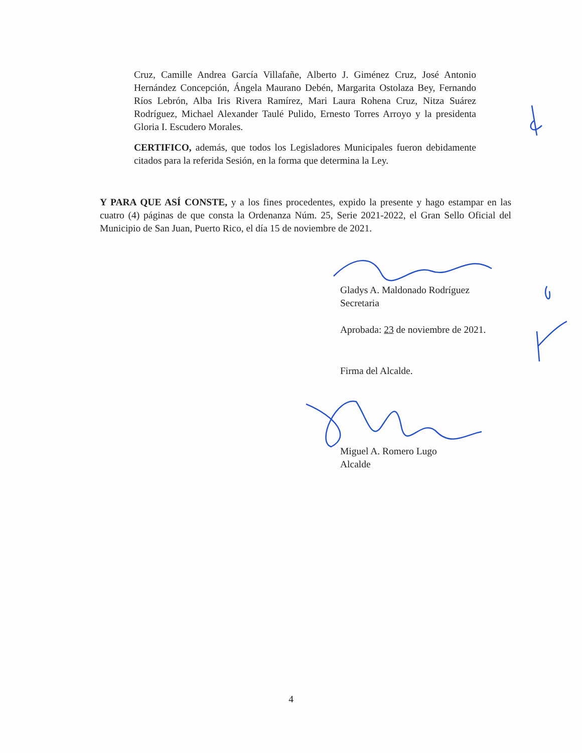Cruz, Camille Andrea García Villafañe, Alberto J. Giménez Cruz, José Antonio Hernández Concepción, Ángela Maurano Debén, Margarita Ostolaza Bey, Fernando Ríos Lebrón, Alba Iris Rivera Ramírez, Mari Laura Rohena Cruz, Nitza Suárez Rodríguez, Michael Alexander Taulé Pulido, Ernesto Torres Arroyo y la presidenta Gloria I. Escudero Morales.
CERTIFICO, además, que todos los Legisladores Municipales fueron debidamente citados para la referida Sesión, en la forma que determina la Ley.
Y PARA QUE ASÍ CONSTE, y a los fines procedentes, expido la presente y hago estampar en las cuatro (4) páginas de que consta la Ordenanza Núm. 25, Serie 2021-2022, el Gran Sello Oficial del Municipio de San Juan, Puerto Rico, el día 15 de noviembre de 2021.
Gladys A. Maldonado Rodríguez
Secretaria
Aprobada: 23 de noviembre de 2021.
Firma del Alcalde.
Miguel A. Romero Lugo
Alcalde
4